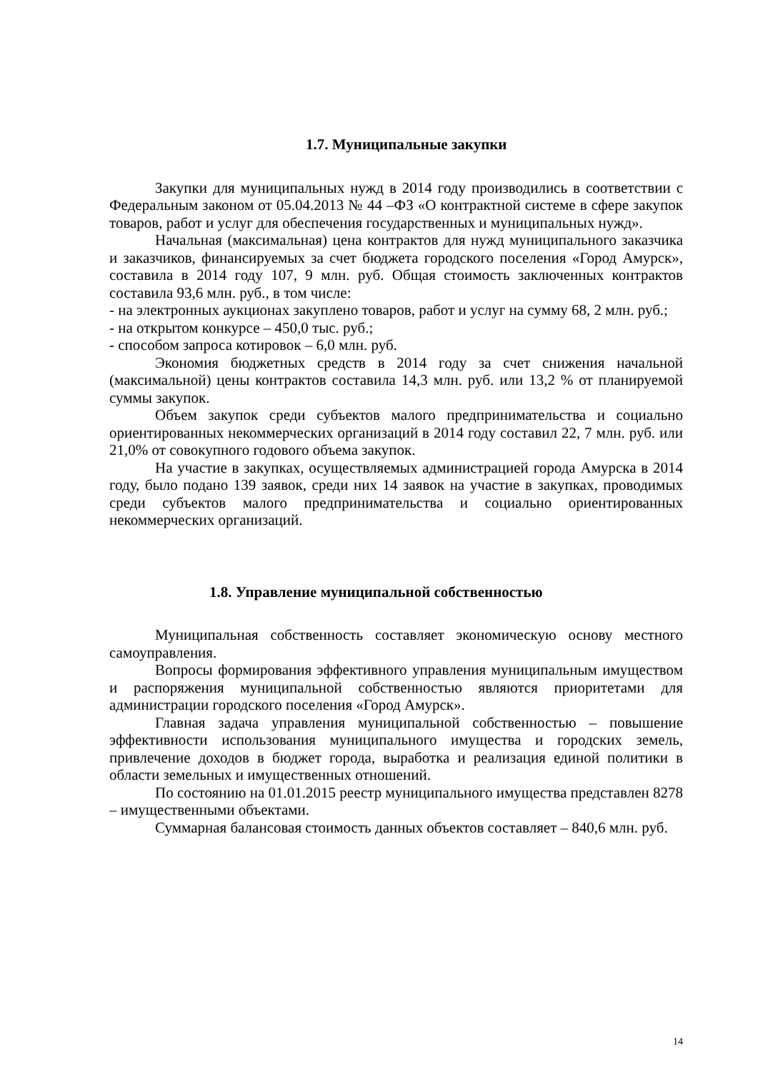1.7. Муниципальные закупки
Закупки для муниципальных нужд в 2014 году производились в соответствии с Федеральным законом от 05.04.2013 № 44 –ФЗ «О контрактной системе в сфере закупок товаров, работ и услуг для обеспечения государственных и муниципальных нужд».
Начальная (максимальная) цена контрактов для нужд муниципального заказчика и заказчиков, финансируемых за счет бюджета городского поселения «Город Амурск», составила в 2014 году 107, 9 млн. руб. Общая стоимость заключенных контрактов составила 93,6 млн. руб., в том числе:
- на электронных аукционах закуплено товаров, работ и услуг на сумму 68, 2 млн. руб.;
- на открытом конкурсе – 450,0 тыс. руб.;
- способом запроса котировок – 6,0 млн. руб.
Экономия бюджетных средств в 2014 году за счет снижения начальной (максимальной) цены контрактов составила 14,3 млн. руб. или 13,2 % от планируемой суммы закупок.
Объем закупок среди субъектов малого предпринимательства и социально ориентированных некоммерческих организаций в 2014 году составил 22, 7 млн. руб. или 21,0% от совокупного годового объема закупок.
На участие в закупках, осуществляемых администрацией города Амурска в 2014 году, было подано 139 заявок, среди них 14 заявок на участие в закупках, проводимых среди субъектов малого предпринимательства и социально ориентированных некоммерческих организаций.
1.8. Управление муниципальной собственностью
Муниципальная собственность составляет экономическую основу местного самоуправления.
Вопросы формирования эффективного управления муниципальным имуществом и распоряжения муниципальной собственностью являются приоритетами для администрации городского поселения «Город Амурск».
Главная задача управления муниципальной собственностью – повышение эффективности использования муниципального имущества и городских земель, привлечение доходов в бюджет города, выработка и реализация единой политики в области земельных и имущественных отношений.
По состоянию на 01.01.2015 реестр муниципального имущества представлен 8278 – имущественными объектами.
Суммарная балансовая стоимость данных объектов составляет – 840,6 млн. руб.
14